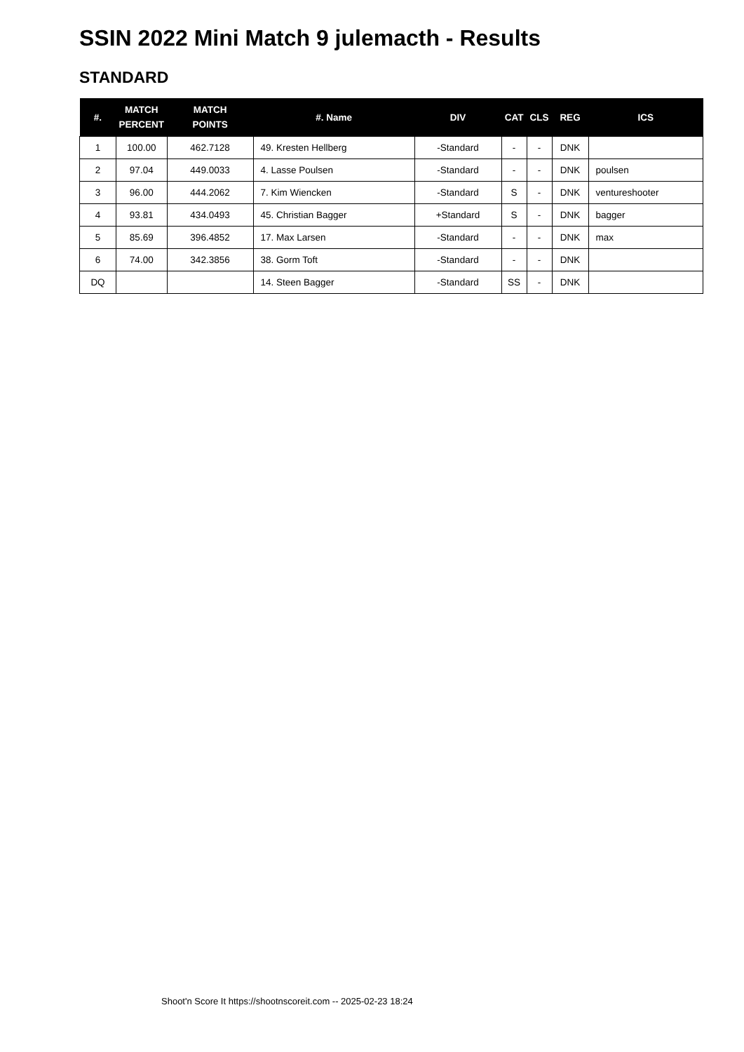SSIN 2022 Mini Match 9 julemacth - Results
STANDARD
| #. | MATCH PERCENT | MATCH POINTS | #. Name | DIV | CAT | CLS | REG | ICS |
| --- | --- | --- | --- | --- | --- | --- | --- | --- |
| 1 | 100.00 | 462.7128 | 49. Kresten Hellberg | -Standard | - | - | DNK | |
| 2 | 97.04 | 449.0033 | 4. Lasse Poulsen | -Standard | - | - | DNK | poulsen |
| 3 | 96.00 | 444.2062 | 7. Kim Wiencken | -Standard | S | - | DNK | ventureshooter |
| 4 | 93.81 | 434.0493 | 45. Christian Bagger | +Standard | S | - | DNK | bagger |
| 5 | 85.69 | 396.4852 | 17. Max Larsen | -Standard | - | - | DNK | max |
| 6 | 74.00 | 342.3856 | 38. Gorm Toft | -Standard | - | - | DNK | |
| DQ | | | 14. Steen Bagger | -Standard | SS | - | DNK | |
Shoot'n Score It https://shootnscoreit.com -- 2025-02-23 18:24